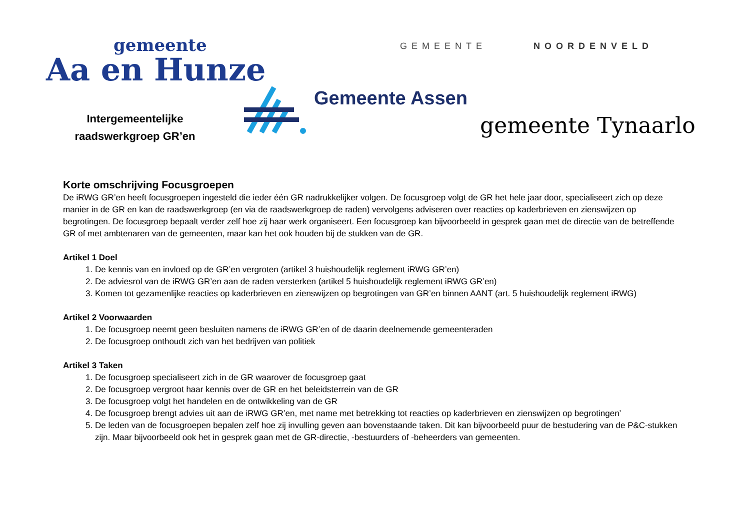gemeente
Aa en Hunze
Intergemeentelijke
raadswerkgroep GR’en
Gemeente Assen
GEMEENTE NOORDENVELD
gemeente Tynaarlo
Korte omschrijving Focusgroepen
De iRWG GR’en heeft focusgroepen ingesteld die ieder één GR nadrukkelijker volgen. De focusgroep volgt de GR het hele jaar door, specialiseert zich op deze manier in de GR en kan de raadswerkgroep (en via de raadswerkgroep de raden) vervolgens adviseren over reacties op kaderbrieven en zienswijzen op begrotingen. De focusgroep bepaalt verder zelf hoe zij haar werk organiseert. Een focusgroep kan bijvoorbeeld in gesprek gaan met de directie van de betreffende GR of met ambtenaren van de gemeenten, maar kan het ook houden bij de stukken van de GR.
Artikel 1 Doel
1. De kennis van en invloed op de GR’en vergroten (artikel 3 huishoudelijk reglement iRWG GR’en)
2. De adviesrol van de iRWG GR’en aan de raden versterken (artikel 5 huishoudelijk reglement iRWG GR’en)
3. Komen tot gezamenlijke reacties op kaderbrieven en zienswijzen op begrotingen van GR’en binnen AANT (art. 5 huishoudelijk reglement iRWG)
Artikel 2 Voorwaarden
1. De focusgroep neemt geen besluiten namens de iRWG GR’en of de daarin deelnemende gemeenteraden
2. De focusgroep onthoudt zich van het bedrijven van politiek
Artikel 3 Taken
1. De focusgroep specialiseert zich in de GR waarover de focusgroep gaat
2. De focusgroep vergroot haar kennis over de GR en het beleidsterrein van de GR
3. De focusgroep volgt het handelen en de ontwikkeling van de GR
4. De focusgroep brengt advies uit aan de iRWG GR’en, met name met betrekking tot reacties op kaderbrieven en zienswijzen op begrotingen’
5. De leden van de focusgroepen bepalen zelf hoe zij invulling geven aan bovenstaande taken. Dit kan bijvoorbeeld puur de bestudering van de P&C-stukken zijn. Maar bijvoorbeeld ook het in gesprek gaan met de GR-directie, -bestuurders of -beheerders van gemeenten.